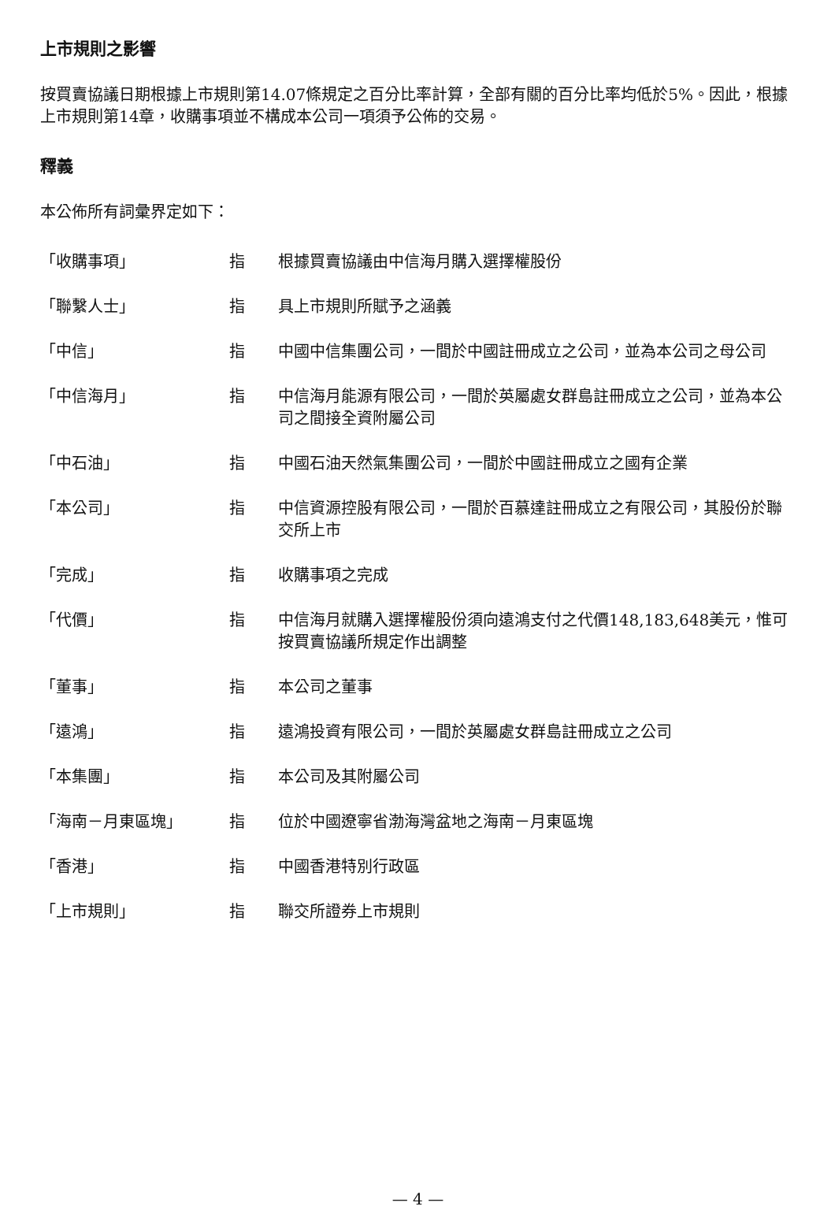上市規則之影響
按買賣協議日期根據上市規則第14.07條規定之百分比率計算，全部有關的百分比率均低於5%。因此，根據上市規則第14章，收購事項並不構成本公司一項須予公佈的交易。
釋義
本公佈所有詞彙界定如下：
| 「收購事項」 | 指 | 根據買賣協議由中信海月購入選擇權股份 |
| 「聯繫人士」 | 指 | 具上市規則所賦予之涵義 |
| 「中信」 | 指 | 中國中信集團公司，一間於中國註冊成立之公司，並為本公司之母公司 |
| 「中信海月」 | 指 | 中信海月能源有限公司，一間於英屬處女群島註冊成立之公司，並為本公司之間接全資附屬公司 |
| 「中石油」 | 指 | 中國石油天然氣集團公司，一間於中國註冊成立之國有企業 |
| 「本公司」 | 指 | 中信資源控股有限公司，一間於百慕達註冊成立之有限公司，其股份於聯交所上市 |
| 「完成」 | 指 | 收購事項之完成 |
| 「代價」 | 指 | 中信海月就購入選擇權股份須向遠鴻支付之代價148,183,648美元，惟可按買賣協議所規定作出調整 |
| 「董事」 | 指 | 本公司之董事 |
| 「遠鴻」 | 指 | 遠鴻投資有限公司，一間於英屬處女群島註冊成立之公司 |
| 「本集團」 | 指 | 本公司及其附屬公司 |
| 「海南－月東區塊」 | 指 | 位於中國遼寧省渤海灣盆地之海南－月東區塊 |
| 「香港」 | 指 | 中國香港特別行政區 |
| 「上市規則」 | 指 | 聯交所證券上市規則 |
— 4 —